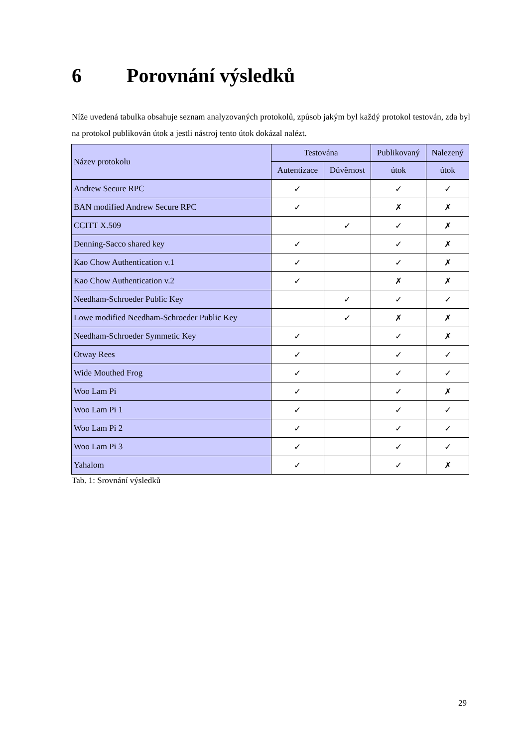6 Porovnání výsledků
Níže uvedená tabulka obsahuje seznam analyzovaných protokolů, způsob jakým byl každý protokol testován, zda byl na protokol publikován útok a jestli nástroj tento útok dokázal nalézt.
| Název protokolu | Testována | | Publikovaný | Nalezený |
| --- | --- | --- | --- | --- |
| | Autentizace | Důvěrnost | útok | útok |
| Andrew Secure RPC | ✓ | | ✓ | ✓ |
| BAN modified Andrew Secure RPC | ✓ | | ✗ | ✗ |
| CCITT X.509 | | ✓ | ✓ | ✗ |
| Denning-Sacco shared key | ✓ | | ✓ | ✗ |
| Kao Chow Authentication v.1 | ✓ | | ✓ | ✗ |
| Kao Chow Authentication v.2 | ✓ | | ✗ | ✗ |
| Needham-Schroeder Public Key | | ✓ | ✓ | ✓ |
| Lowe modified Needham-Schroeder Public Key | | ✓ | ✗ | ✗ |
| Needham-Schroeder Symmetic Key | ✓ | | ✓ | ✗ |
| Otway Rees | ✓ | | ✓ | ✓ |
| Wide Mouthed Frog | ✓ | | ✓ | ✓ |
| Woo Lam Pi | ✓ | | ✓ | ✗ |
| Woo Lam Pi 1 | ✓ | | ✓ | ✓ |
| Woo Lam Pi 2 | ✓ | | ✓ | ✓ |
| Woo Lam Pi 3 | ✓ | | ✓ | ✓ |
| Yahalom | ✓ | | ✓ | ✗ |
Tab. 1: Srovnání výsledků
29